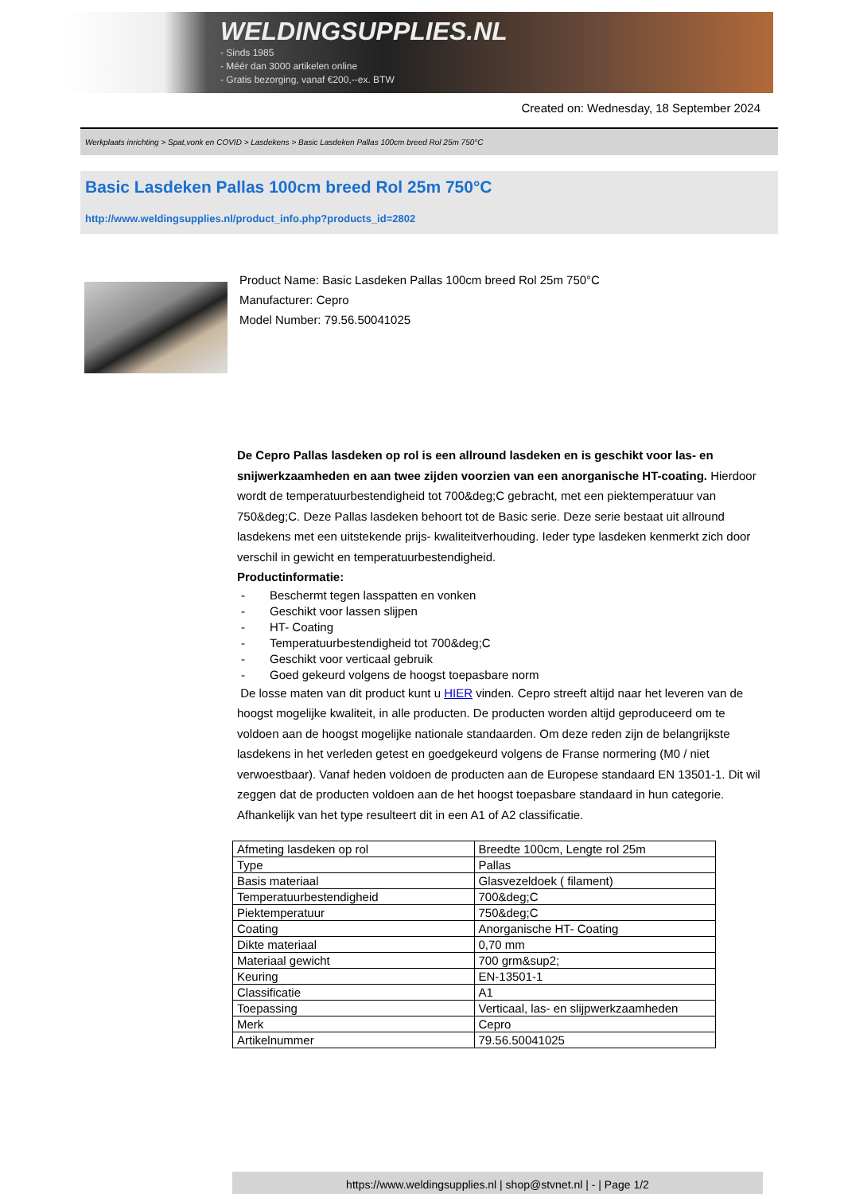WELDINGSUPPLIES.NL
- Sinds 1985
- Méér dan 3000 artikelen online
- Gratis bezorging, vanaf €200,--ex. BTW
Created on: Wednesday, 18 September 2024
Werkplaats inrichting > Spat,vonk en COVID > Lasdekens > Basic Lasdeken Pallas 100cm breed Rol 25m 750°C
Basic Lasdeken Pallas 100cm breed Rol 25m 750°C
http://www.weldingsupplies.nl/product_info.php?products_id=2802
Product Name: Basic Lasdeken Pallas 100cm breed Rol 25m 750°C
Manufacturer: Cepro
Model Number: 79.56.50041025
De Cepro Pallas lasdeken op rol is een allround lasdeken en is geschikt voor las- en snijwerkzaamheden en aan twee zijden voorzien van een anorganische HT-coating. Hierdoor wordt de temperatuurbestendigheid tot 700&deg;C gebracht, met een piektemperatuur van 750&deg;C. Deze Pallas lasdeken behoort tot de Basic serie. Deze serie bestaat uit allround lasdekens met een uitstekende prijs- kwaliteitverhouding. Ieder type lasdeken kenmerkt zich door verschil in gewicht en temperatuurbestendigheid.
Productinformatie:
- Beschermt tegen lasspatten en vonken
- Geschikt voor lassen slijpen
- HT- Coating
- Temperatuurbestendigheid tot 700&deg;C
- Geschikt voor verticaal gebruik
- Goed gekeurd volgens de hoogst toepasbare norm
De losse maten van dit product kunt u HIER vinden. Cepro streeft altijd naar het leveren van de hoogst mogelijke kwaliteit, in alle producten. De producten worden altijd geproduceerd om te voldoen aan de hoogst mogelijke nationale standaarden. Om deze reden zijn de belangrijkste lasdekens in het verleden getest en goedgekeurd volgens de Franse normering (M0 / niet verwoestbaar). Vanaf heden voldoen de producten aan de Europese standaard EN 13501-1. Dit wil zeggen dat de producten voldoen aan de het hoogst toepasbare standaard in hun categorie. Afhankelijk van het type resulteert dit in een A1 of A2 classificatie.
| Afmeting lasdeken op rol | Breedte 100cm, Lengte rol 25m |
| Type | Pallas |
| Basis materiaal | Glasvezeldoek ( filament) |
| Temperatuurbestendigheid | 700&deg;C |
| Piektemperatuur | 750&deg;C |
| Coating | Anorganische HT- Coating |
| Dikte materiaal | 0,70 mm |
| Materiaal gewicht | 700 grm&sup2; |
| Keuring | EN-13501-1 |
| Classificatie | A1 |
| Toepassing | Verticaal, las- en slijpwerkzaamheden |
| Merk | Cepro |
| Artikelnummer | 79.56.50041025 |
https://www.weldingsupplies.nl | shop@stvnet.nl | - | Page 1/2